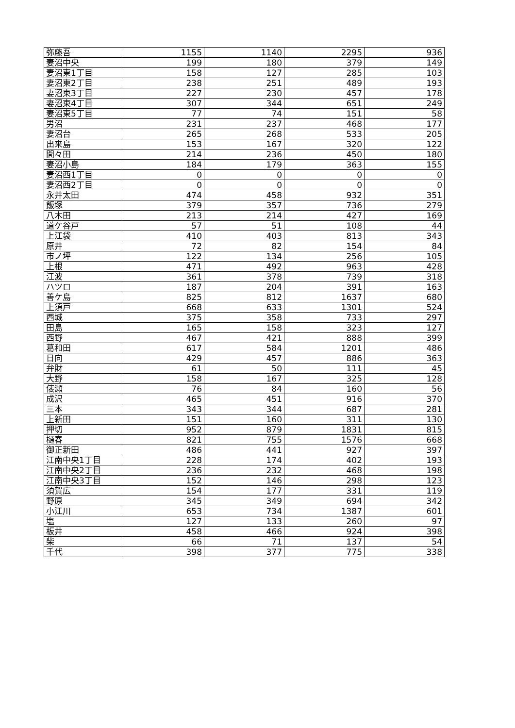| 弥藤吾 | 1155 | 1140 | 2295 | 936 |
| 妻沼中央 | 199 | 180 | 379 | 149 |
| 妻沼東1丁目 | 158 | 127 | 285 | 103 |
| 妻沼東2丁目 | 238 | 251 | 489 | 193 |
| 妻沼東3丁目 | 227 | 230 | 457 | 178 |
| 妻沼東4丁目 | 307 | 344 | 651 | 249 |
| 妻沼東5丁目 | 77 | 74 | 151 | 58 |
| 男沼 | 231 | 237 | 468 | 177 |
| 妻沼台 | 265 | 268 | 533 | 205 |
| 出来島 | 153 | 167 | 320 | 122 |
| 間々田 | 214 | 236 | 450 | 180 |
| 妻沼小島 | 184 | 179 | 363 | 155 |
| 妻沼西1丁目 | 0 | 0 | 0 | 0 |
| 妻沼西2丁目 | 0 | 0 | 0 | 0 |
| 永井太田 | 474 | 458 | 932 | 351 |
| 飯塚 | 379 | 357 | 736 | 279 |
| 八木田 | 213 | 214 | 427 | 169 |
| 道ケ谷戸 | 57 | 51 | 108 | 44 |
| 上江袋 | 410 | 403 | 813 | 343 |
| 原井 | 72 | 82 | 154 | 84 |
| 市ノ坪 | 122 | 134 | 256 | 105 |
| 上根 | 471 | 492 | 963 | 428 |
| 江波 | 361 | 378 | 739 | 318 |
| ハツロ | 187 | 204 | 391 | 163 |
| 善ケ島 | 825 | 812 | 1637 | 680 |
| 上須戸 | 668 | 633 | 1301 | 524 |
| 西城 | 375 | 358 | 733 | 297 |
| 田島 | 165 | 158 | 323 | 127 |
| 西野 | 467 | 421 | 888 | 399 |
| 葛和田 | 617 | 584 | 1201 | 486 |
| 日向 | 429 | 457 | 886 | 363 |
| 弁財 | 61 | 50 | 111 | 45 |
| 大野 | 158 | 167 | 325 | 128 |
| 俵瀬 | 76 | 84 | 160 | 56 |
| 成沢 | 465 | 451 | 916 | 370 |
| 三本 | 343 | 344 | 687 | 281 |
| 上新田 | 151 | 160 | 311 | 130 |
| 押切 | 952 | 879 | 1831 | 815 |
| 樋春 | 821 | 755 | 1576 | 668 |
| 御正新田 | 486 | 441 | 927 | 397 |
| 江南中央1丁目 | 228 | 174 | 402 | 193 |
| 江南中央2丁目 | 236 | 232 | 468 | 198 |
| 江南中央3丁目 | 152 | 146 | 298 | 123 |
| 須賀広 | 154 | 177 | 331 | 119 |
| 野原 | 345 | 349 | 694 | 342 |
| 小江川 | 653 | 734 | 1387 | 601 |
| 塩 | 127 | 133 | 260 | 97 |
| 板井 | 458 | 466 | 924 | 398 |
| 柴 | 66 | 71 | 137 | 54 |
| 千代 | 398 | 377 | 775 | 338 |